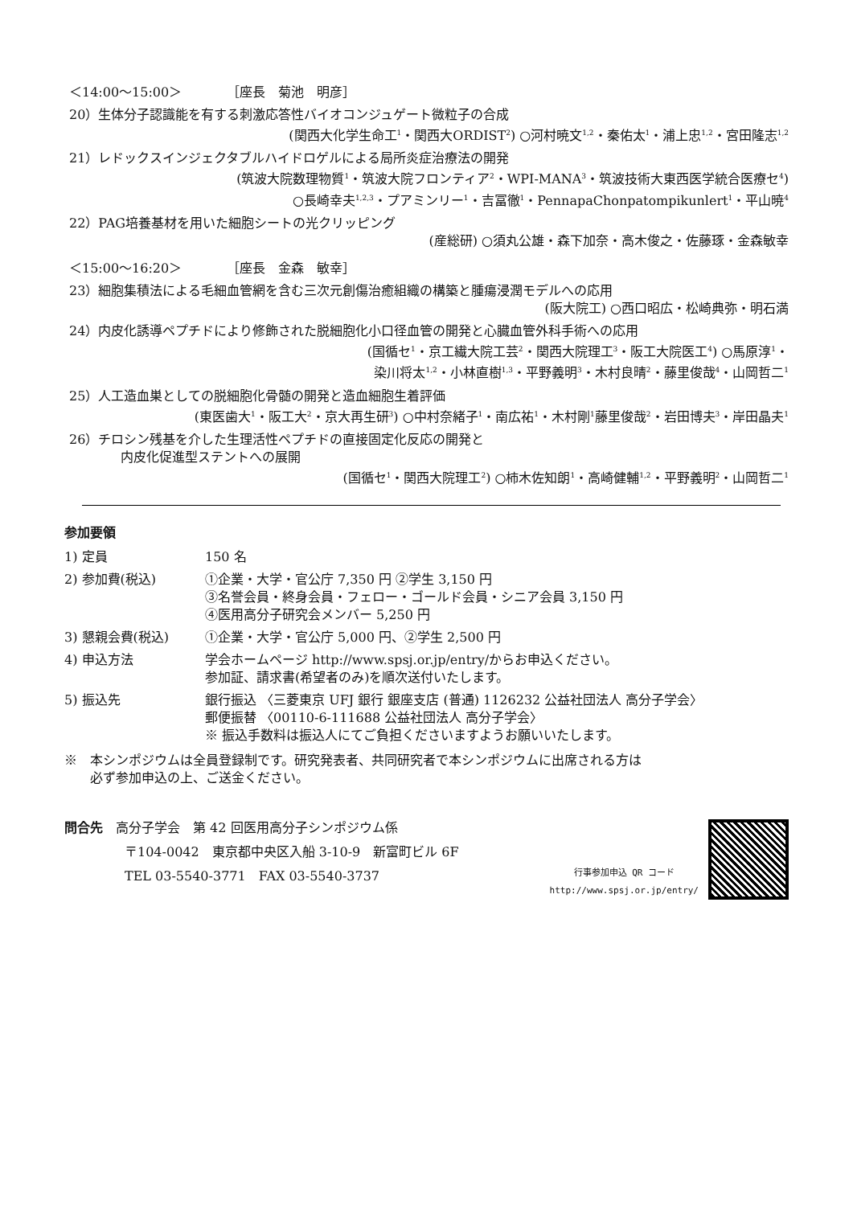＜14:00～15:00＞　　　　［座長　菊池　明彦］
20）生体分子認識能を有する刺激応答性バイオコンジュゲート微粒子の合成
(関西大化学生命工<sup>1</sup>・関西大ORDIST<sup>2</sup>) ○河村暁文<sup>1,2</sup>・秦佑太<sup>1</sup>・浦上忠<sup>1,2</sup>・宮田隆志<sup>1,2</sup>
21）レドックスインジェクタブルハイドロゲルによる局所炎症治療法の開発
(筑波大院数理物質<sup>1</sup>・筑波大院フロンティア<sup>2</sup>・WPI-MANA<sup>3</sup>・筑波技術大東西医学統合医療セ<sup>4</sup>)
○長崎幸夫<sup>1,2,3</sup>・プアミンリー<sup>1</sup>・吉冨徹<sup>1</sup>・PennapaChonpatompikunlert<sup>1</sup>・平山暁<sup>4</sup>
22）PAG培養基材を用いた細胞シートの光クリッピング
(産総研) ○須丸公雄・森下加奈・高木俊之・佐藤琢・金森敏幸
＜15:00～16:20＞　　　　［座長　金森　敏幸］
23）細胞集積法による毛細血管網を含む三次元創傷治癒組織の構築と腫瘍浸潤モデルへの応用
(阪大院工) ○西口昭広・松崎典弥・明石満
24）内皮化誘導ペプチドにより修飾された脱細胞化小口径血管の開発と心臓血管外科手術への応用
(国循セ<sup>1</sup>・京工繊大院工芸<sup>2</sup>・関西大院理工<sup>3</sup>・阪工大院医工<sup>4</sup>) ○馬原淳<sup>1</sup>・
染川将太<sup>1,2</sup>・小林直樹<sup>1,3</sup>・平野義明<sup>3</sup>・木村良晴<sup>2</sup>・藤里俊哉<sup>4</sup>・山岡哲二<sup>1</sup>
25）人工造血巣としての脱細胞化骨髄の開発と造血細胞生着評価
(東医歯大<sup>1</sup>・阪工大<sup>2</sup>・京大再生研<sup>3</sup>) ○中村奈緒子<sup>1</sup>・南広祐<sup>1</sup>・木村剛<sup>1</sup>藤里俊哉<sup>2</sup>・岩田博夫<sup>3</sup>・岸田晶夫<sup>1</sup>
26）チロシン残基を介した生理活性ペプチドの直接固定化反応の開発と
内皮化促進型ステントへの展開
(国循セ<sup>1</sup>・関西大院理工<sup>2</sup>) ○柿木佐知朗<sup>1</sup>・高崎健輔<sup>1,2</sup>・平野義明<sup>2</sup>・山岡哲二<sup>1</sup>
参加要領
| 1) 定員 | 150 名 |
| 2) 参加費(税込) | ①企業・大学・官公庁 7,350 円 ②学生 3,150 円 ③名誉会員・終身会員・フェロー・ゴールド会員・シニア会員 3,150 円 ④医用高分子研究会メンバー 5,250 円 |
| 3) 懇親会費(税込) | ①企業・大学・官公庁 5,000 円、②学生 2,500 円 |
| 4) 申込方法 | 学会ホームページ http://www.spsj.or.jp/entry/からお申込ください。 参加証、請求書(希望者のみ)を順次送付いたします。 |
| 5) 振込先 | 銀行振込 〈三菱東京 UFJ 銀行 銀座支店 (普通) 1126232 公益社団法人 高分子学会〉 郵便振替 〈00110-6-111688 公益社団法人 高分子学会〉 ※ 振込手数料は振込人にてご負担くださいますようお願いいたします。 |
※　本シンポジウムは全員登録制です。研究発表者、共同研究者で本シンポジウムに出席される方は
　　必ず参加申込の上、ご送金ください。
問合先　高分子学会　第 42 回医用高分子シンポジウム係
〒104-0042　東京都中央区入船 3-10-9　新富町ビル 6F
TEL 03-5540-3771　FAX 03-5540-3737
行事参加申込 QR コード
http://www.spsj.or.jp/entry/